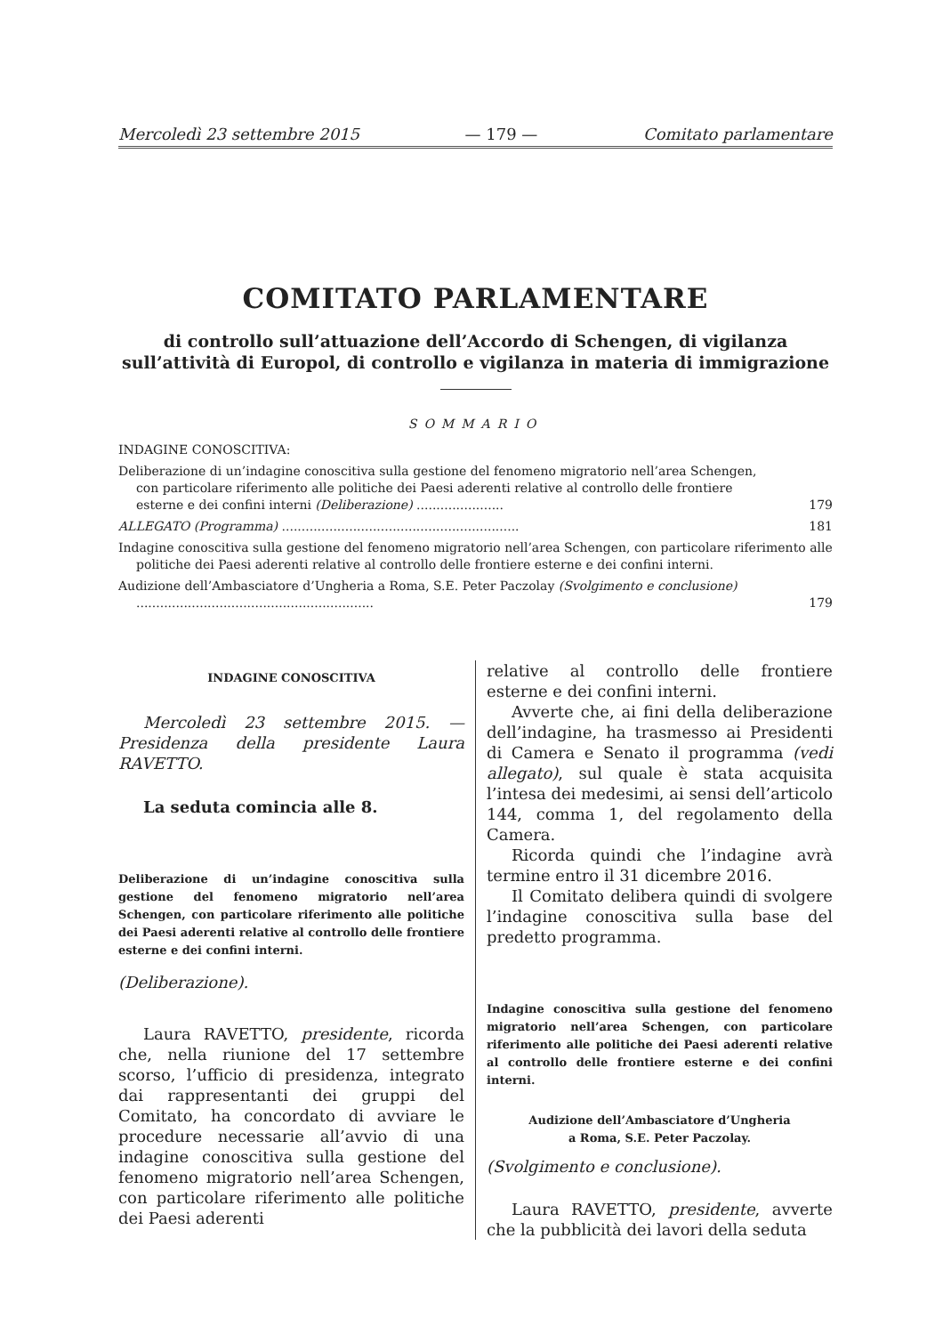Mercoledì 23 settembre 2015 — 179 — Comitato parlamentare
COMITATO PARLAMENTARE
di controllo sull’attuazione dell’Accordo di Schengen, di vigilanza sull’attività di Europol, di controllo e vigilanza in materia di immigrazione
SOMMARIO
INDAGINE CONOSCITIVA:
Deliberazione di un’indagine conoscitiva sulla gestione del fenomeno migratorio nell’area Schengen, con particolare riferimento alle politiche dei Paesi aderenti relative al controllo delle frontiere esterne e dei confini interni (Deliberazione) ...................... 179
ALLEGATO (Programma) ............................................................ 181
Indagine conoscitiva sulla gestione del fenomeno migratorio nell’area Schengen, con particolare riferimento alle politiche dei Paesi aderenti relative al controllo delle frontiere esterne e dei confini interni.
Audizione dell’Ambasciatore d’Ungheria a Roma, S.E. Peter Paczolay (Svolgimento e conclusione) ............................................................ 179
INDAGINE CONOSCITIVA
Mercoledì 23 settembre 2015. — Presidenza della presidente Laura RAVETTO.
La seduta comincia alle 8.
Deliberazione di un’indagine conoscitiva sulla gestione del fenomeno migratorio nell’area Schengen, con particolare riferimento alle politiche dei Paesi aderenti relative al controllo delle frontiere esterne e dei confini interni.
(Deliberazione).
Laura RAVETTO, presidente, ricorda che, nella riunione del 17 settembre scorso, l’ufficio di presidenza, integrato dai rappresentanti dei gruppi del Comitato, ha concordato di avviare le procedure necessarie all’avvio di una indagine conoscitiva sulla gestione del fenomeno migratorio nell’area Schengen, con particolare riferimento alle politiche dei Paesi aderenti
relative al controllo delle frontiere esterne e dei confini interni.
Avverte che, ai fini della deliberazione dell’indagine, ha trasmesso ai Presidenti di Camera e Senato il programma (vedi allegato), sul quale è stata acquisita l’intesa dei medesimi, ai sensi dell’articolo 144, comma 1, del regolamento della Camera.
Ricorda quindi che l’indagine avrà termine entro il 31 dicembre 2016.
Il Comitato delibera quindi di svolgere l’indagine conoscitiva sulla base del predetto programma.
Indagine conoscitiva sulla gestione del fenomeno migratorio nell’area Schengen, con particolare riferimento alle politiche dei Paesi aderenti relative al controllo delle frontiere esterne e dei confini interni.
Audizione dell’Ambasciatore d’Ungheria
a Roma, S.E. Peter Paczolay.
(Svolgimento e conclusione).
Laura RAVETTO, presidente, avverte che la pubblicità dei lavori della seduta